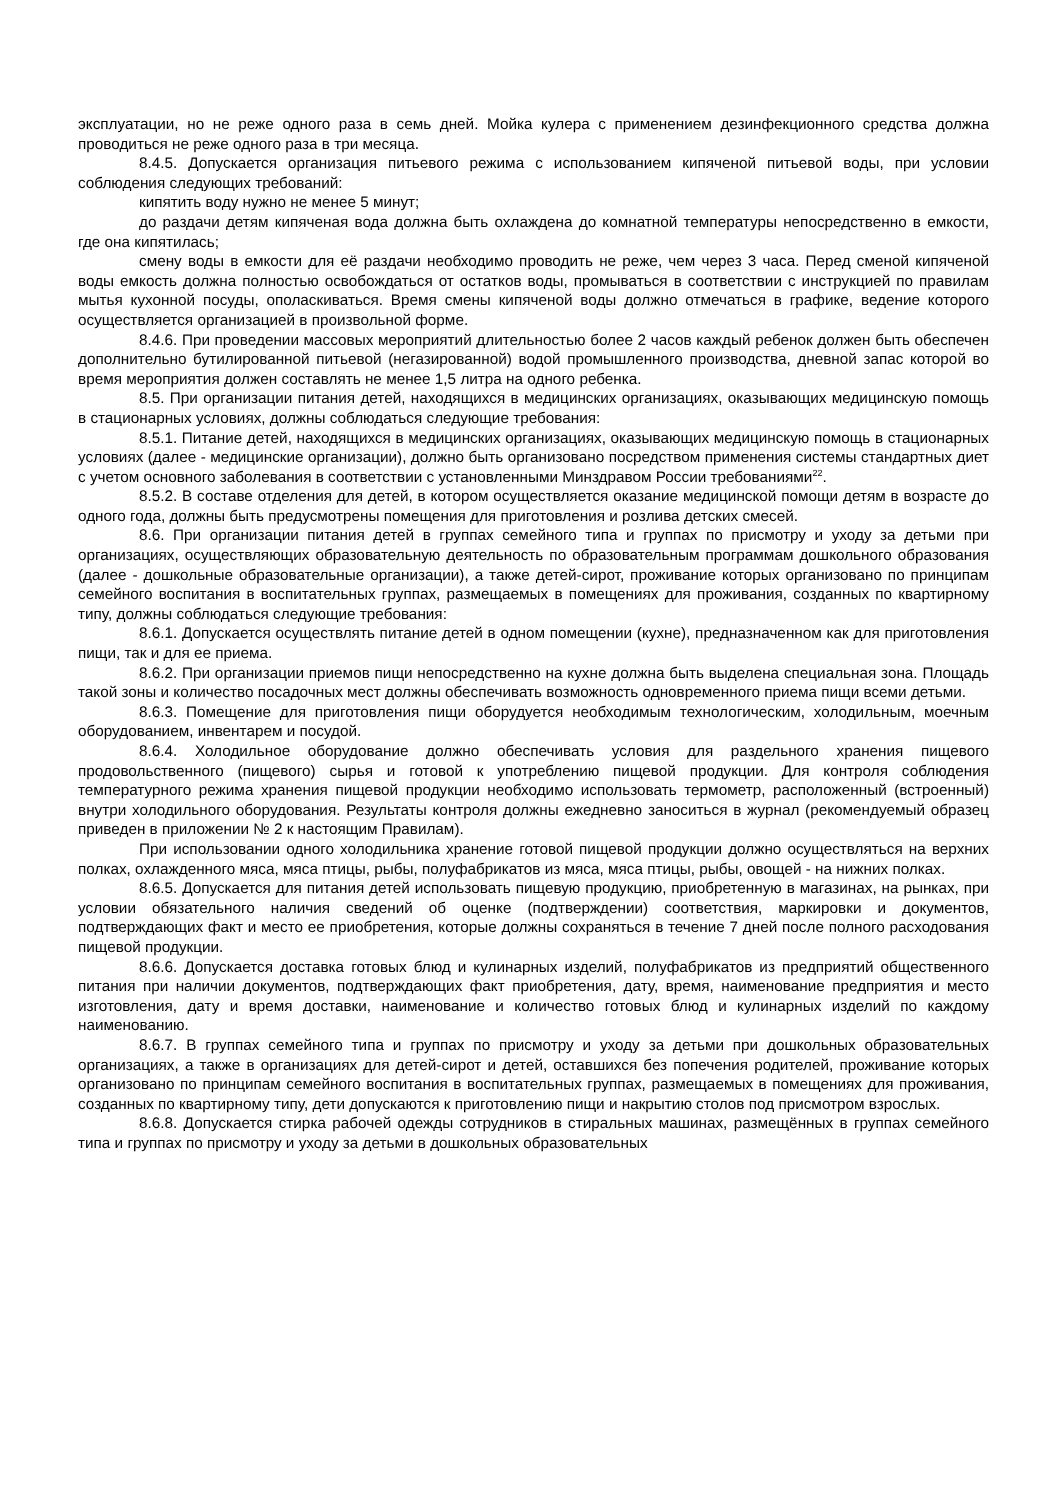эксплуатации, но не реже одного раза в семь дней. Мойка кулера с применением дезинфекционного средства должна проводиться не реже одного раза в три месяца.
8.4.5. Допускается организация питьевого режима с использованием кипяченой питьевой воды, при условии соблюдения следующих требований:
кипятить воду нужно не менее 5 минут;
до раздачи детям кипяченая вода должна быть охлаждена до комнатной температуры непосредственно в емкости, где она кипятилась;
смену воды в емкости для её раздачи необходимо проводить не реже, чем через 3 часа. Перед сменой кипяченой воды емкость должна полностью освобождаться от остатков воды, промываться в соответствии с инструкцией по правилам мытья кухонной посуды, ополаскиваться. Время смены кипяченой воды должно отмечаться в графике, ведение которого осуществляется организацией в произвольной форме.
8.4.6. При проведении массовых мероприятий длительностью более 2 часов каждый ребенок должен быть обеспечен дополнительно бутилированной питьевой (негазированной) водой промышленного производства, дневной запас которой во время мероприятия должен составлять не менее 1,5 литра на одного ребенка.
8.5. При организации питания детей, находящихся в медицинских организациях, оказывающих медицинскую помощь в стационарных условиях, должны соблюдаться следующие требования:
8.5.1. Питание детей, находящихся в медицинских организациях, оказывающих медицинскую помощь в стационарных условиях (далее - медицинские организации), должно быть организовано посредством применения системы стандартных диет с учетом основного заболевания в соответствии с установленными Минздравом России требованиями<sup>22</sup>.
8.5.2. В составе отделения для детей, в котором осуществляется оказание медицинской помощи детям в возрасте до одного года, должны быть предусмотрены помещения для приготовления и розлива детских смесей.
8.6. При организации питания детей в группах семейного типа и группах по присмотру и уходу за детьми при организациях, осуществляющих образовательную деятельность по образовательным программам дошкольного образования (далее - дошкольные образовательные организации), а также детей-сирот, проживание которых организовано по принципам семейного воспитания в воспитательных группах, размещаемых в помещениях для проживания, созданных по квартирному типу, должны соблюдаться следующие требования:
8.6.1. Допускается осуществлять питание детей в одном помещении (кухне), предназначенном как для приготовления пищи, так и для ее приема.
8.6.2. При организации приемов пищи непосредственно на кухне должна быть выделена специальная зона. Площадь такой зоны и количество посадочных мест должны обеспечивать возможность одновременного приема пищи всеми детьми.
8.6.3. Помещение для приготовления пищи оборудуется необходимым технологическим, холодильным, моечным оборудованием, инвентарем и посудой.
8.6.4. Холодильное оборудование должно обеспечивать условия для раздельного хранения пищевого продовольственного (пищевого) сырья и готовой к употреблению пищевой продукции. Для контроля соблюдения температурного режима хранения пищевой продукции необходимо использовать термометр, расположенный (встроенный) внутри холодильного оборудования. Результаты контроля должны ежедневно заноситься в журнал (рекомендуемый образец приведен в приложении № 2 к настоящим Правилам).
При использовании одного холодильника хранение готовой пищевой продукции должно осуществляться на верхних полках, охлажденного мяса, мяса птицы, рыбы, полуфабрикатов из мяса, мяса птицы, рыбы, овощей - на нижних полках.
8.6.5. Допускается для питания детей использовать пищевую продукцию, приобретенную в магазинах, на рынках, при условии обязательного наличия сведений об оценке (подтверждении) соответствия, маркировки и документов, подтверждающих факт и место ее приобретения, которые должны сохраняться в течение 7 дней после полного расходования пищевой продукции.
8.6.6. Допускается доставка готовых блюд и кулинарных изделий, полуфабрикатов из предприятий общественного питания при наличии документов, подтверждающих факт приобретения, дату, время, наименование предприятия и место изготовления, дату и время доставки, наименование и количество готовых блюд и кулинарных изделий по каждому наименованию.
8.6.7. В группах семейного типа и группах по присмотру и уходу за детьми при дошкольных образовательных организациях, а также в организациях для детей-сирот и детей, оставшихся без попечения родителей, проживание которых организовано по принципам семейного воспитания в воспитательных группах, размещаемых в помещениях для проживания, созданных по квартирному типу, дети допускаются к приготовлению пищи и накрытию столов под присмотром взрослых.
8.6.8. Допускается стирка рабочей одежды сотрудников в стиральных машинах, размещённых в группах семейного типа и группах по присмотру и уходу за детьми в дошкольных образовательных